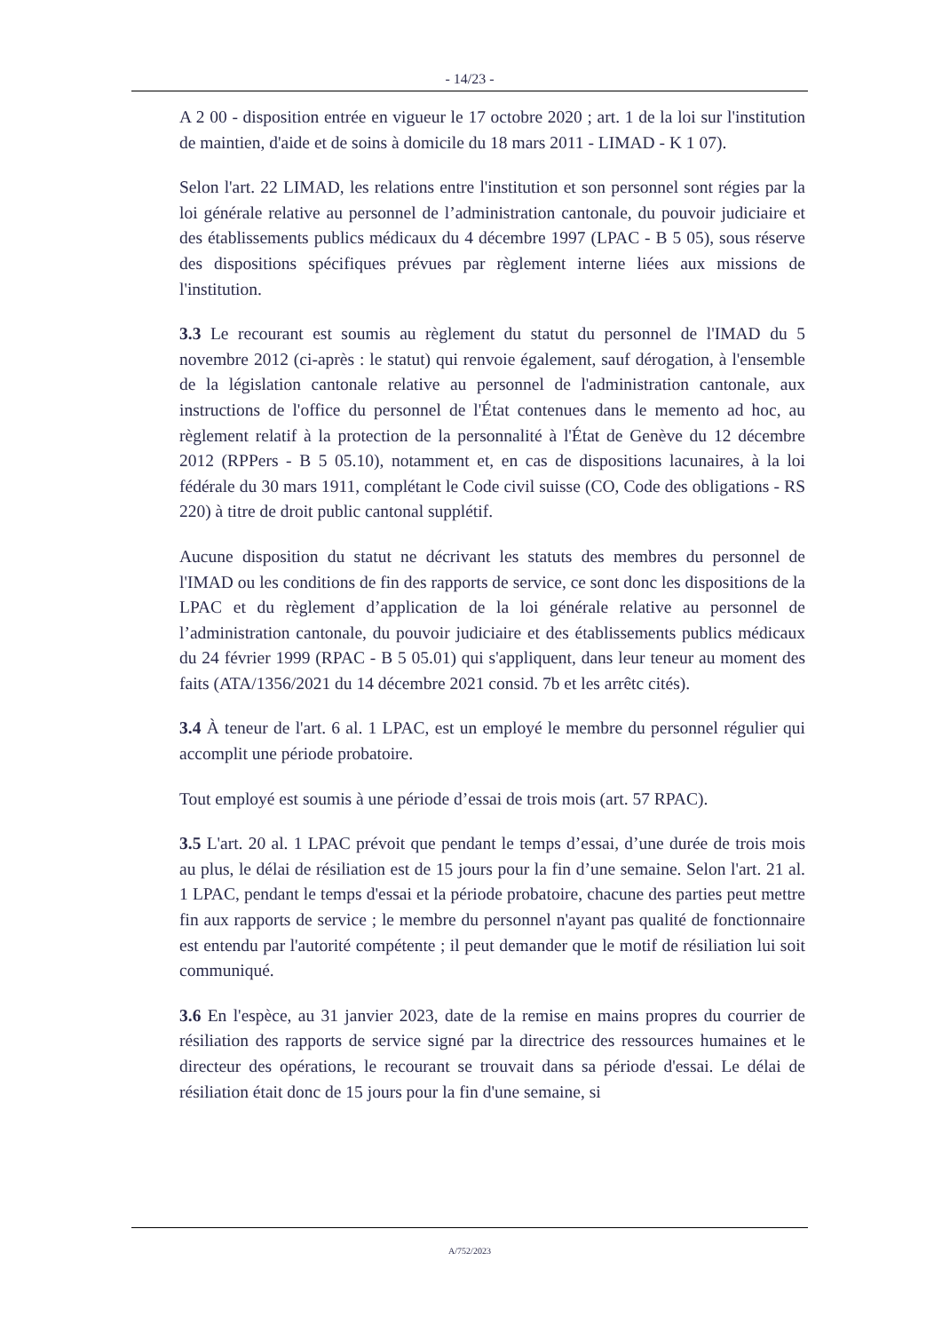- 14/23 -
A 2 00 - disposition entrée en vigueur le 17 octobre 2020 ; art. 1 de la loi sur l'institution de maintien, d'aide et de soins à domicile du 18 mars 2011 - LIMAD - K 1 07).
Selon l'art. 22 LIMAD, les relations entre l'institution et son personnel sont régies par la loi générale relative au personnel de l’administration cantonale, du pouvoir judiciaire et des établissements publics médicaux du 4 décembre 1997 (LPAC - B 5 05), sous réserve des dispositions spécifiques prévues par règlement interne liées aux missions de l'institution.
3.3 Le recourant est soumis au règlement du statut du personnel de l'IMAD du 5 novembre 2012 (ci-après : le statut) qui renvoie également, sauf dérogation, à l'ensemble de la législation cantonale relative au personnel de l'administration cantonale, aux instructions de l'office du personnel de l'État contenues dans le memento ad hoc, au règlement relatif à la protection de la personnalité à l'État de Genève du 12 décembre 2012 (RPPers - B 5 05.10), notamment et, en cas de dispositions lacunaires, à la loi fédérale du 30 mars 1911, complétant le Code civil suisse (CO, Code des obligations - RS 220) à titre de droit public cantonal supplétif.
Aucune disposition du statut ne décrivant les statuts des membres du personnel de l'IMAD ou les conditions de fin des rapports de service, ce sont donc les dispositions de la LPAC et du règlement d’application de la loi générale relative au personnel de l’administration cantonale, du pouvoir judiciaire et des établissements publics médicaux du 24 février 1999 (RPAC - B 5 05.01) qui s'appliquent, dans leur teneur au moment des faits (ATA/1356/2021 du 14 décembre 2021 consid. 7b et les arrêtc cités).
3.4 À teneur de l'art. 6 al. 1 LPAC, est un employé le membre du personnel régulier qui accomplit une période probatoire.
Tout employé est soumis à une période d’essai de trois mois (art. 57 RPAC).
3.5 L'art. 20 al. 1 LPAC prévoit que pendant le temps d’essai, d’une durée de trois mois au plus, le délai de résiliation est de 15 jours pour la fin d’une semaine. Selon l'art. 21 al. 1 LPAC, pendant le temps d'essai et la période probatoire, chacune des parties peut mettre fin aux rapports de service ; le membre du personnel n'ayant pas qualité de fonctionnaire est entendu par l'autorité compétente ; il peut demander que le motif de résiliation lui soit communiqué.
3.6 En l'espèce, au 31 janvier 2023, date de la remise en mains propres du courrier de résiliation des rapports de service signé par la directrice des ressources humaines et le directeur des opérations, le recourant se trouvait dans sa période d'essai. Le délai de résiliation était donc de 15 jours pour la fin d'une semaine, si
A/752/2023